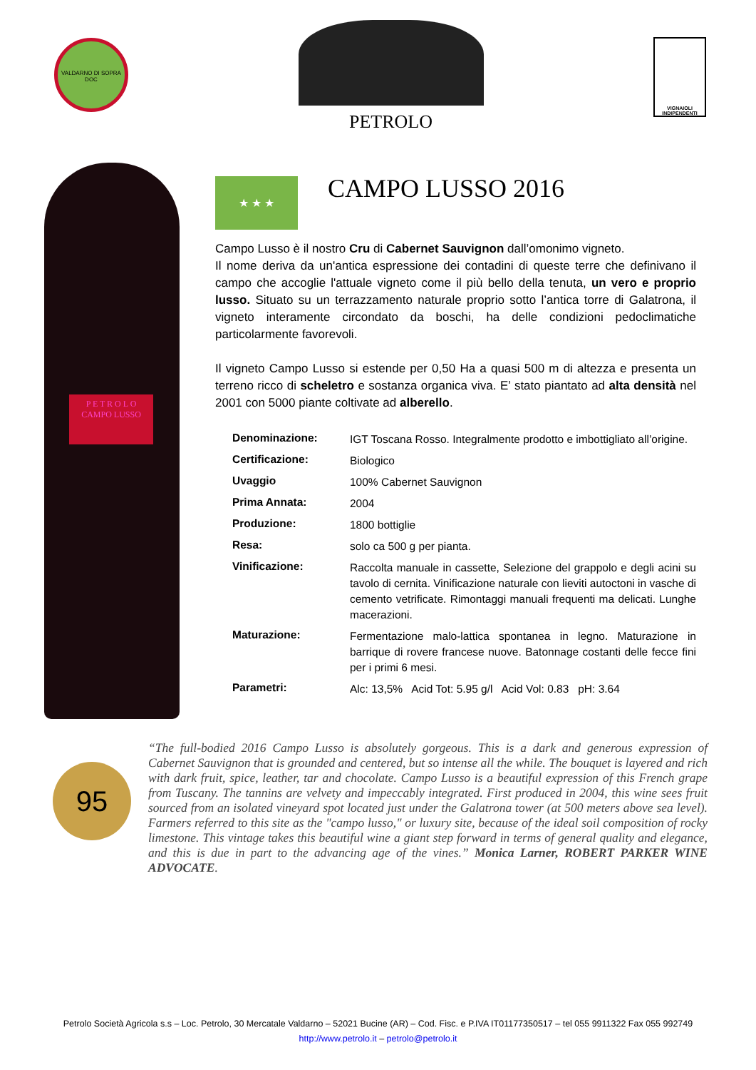VALDARNO DI SOPRA DOC
PETROLO
VIGNAIOLI INDIPENDENTI
P E T R O L O
CAMPO LUSSO
★ ★ ★
CAMPO LUSSO 2016
Campo Lusso è il nostro Cru di Cabernet Sauvignon dall’omonimo vigneto.
Il nome deriva da un'antica espressione dei contadini di queste terre che definivano il campo che accoglie l'attuale vigneto come il più bello della tenuta, un vero e proprio lusso. Situato su un terrazzamento naturale proprio sotto l’antica torre di Galatrona, il vigneto interamente circondato da boschi, ha delle condizioni pedoclimatiche particolarmente favorevoli.
Il vigneto Campo Lusso si estende per 0,50 Ha a quasi 500 m di altezza e presenta un terreno ricco di scheletro e sostanza organica viva. E’ stato piantato ad alta densità nel 2001 con 5000 piante coltivate ad alberello.
| Denominazione: | IGT Toscana Rosso. Integralmente prodotto e imbottigliato all’origine. |
| Certificazione: | Biologico |
| Uvaggio | 100% Cabernet Sauvignon |
| Prima Annata: | 2004 |
| Produzione: | 1800 bottiglie |
| Resa: | solo ca 500 g per pianta. |
| Vinificazione: | Raccolta manuale in cassette, Selezione del grappolo e degli acini su tavolo di cernita. Vinificazione naturale con lieviti autoctoni in vasche di cemento vetrificate. Rimontaggi manuali frequenti ma delicati. Lunghe macerazioni. |
| Maturazione: | Fermentazione malo-lattica spontanea in legno. Maturazione in barrique di rovere francese nuove. Batonnage costanti delle fecce fini per i primi 6 mesi. |
| Parametri: | Alc: 13,5% Acid Tot: 5.95 g/l Acid Vol: 0.83 pH: 3.64 |
95
“The full-bodied 2016 Campo Lusso is absolutely gorgeous. This is a dark and generous expression of Cabernet Sauvignon that is grounded and centered, but so intense all the while. The bouquet is layered and rich with dark fruit, spice, leather, tar and chocolate. Campo Lusso is a beautiful expression of this French grape from Tuscany. The tannins are velvety and impeccably integrated. First produced in 2004, this wine sees fruit sourced from an isolated vineyard spot located just under the Galatrona tower (at 500 meters above sea level). Farmers referred to this site as the "campo lusso," or luxury site, because of the ideal soil composition of rocky limestone. This vintage takes this beautiful wine a giant step forward in terms of general quality and elegance, and this is due in part to the advancing age of the vines.” Monica Larner, ROBERT PARKER WINE ADVOCATE.
Petrolo Società Agricola s.s – Loc. Petrolo, 30 Mercatale Valdarno – 52021 Bucine (AR) – Cod. Fisc. e P.IVA IT01177350517 – tel 055 9911322 Fax 055 992749
http://www.petrolo.it – petrolo@petrolo.it